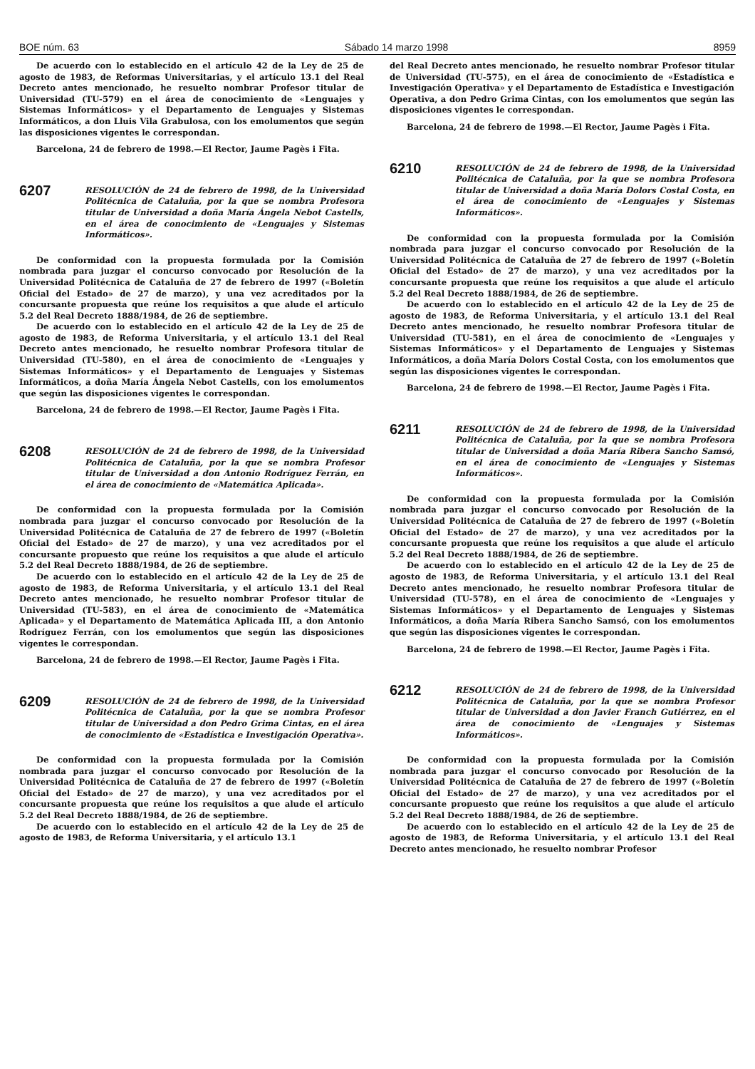BOE núm. 63 Sábado 14 marzo 1998 8959
De acuerdo con lo establecido en el artículo 42 de la Ley de 25 de agosto de 1983, de Reformas Universitarias, y el artículo 13.1 del Real Decreto antes mencionado, he resuelto nombrar Profesor titular de Universidad (TU-579) en el área de conocimiento de «Lenguajes y Sistemas Informáticos» y el Departamento de Lenguajes y Sistemas Informáticos, a don Lluis Vila Grabulosa, con los emolumentos que según las disposiciones vigentes le correspondan.
Barcelona, 24 de febrero de 1998.—El Rector, Jaume Pagès i Fita.
6207
RESOLUCIÓN de 24 de febrero de 1998, de la Universidad Politécnica de Cataluña, por la que se nombra Profesora titular de Universidad a doña María Ángela Nebot Castells, en el área de conocimiento de «Lenguajes y Sistemas Informáticos».
De conformidad con la propuesta formulada por la Comisión nombrada para juzgar el concurso convocado por Resolución de la Universidad Politécnica de Cataluña de 27 de febrero de 1997 («Boletín Oficial del Estado» de 27 de marzo), y una vez acreditados por la concursante propuesta que reúne los requisitos a que alude el artículo 5.2 del Real Decreto 1888/1984, de 26 de septiembre.
De acuerdo con lo establecido en el artículo 42 de la Ley de 25 de agosto de 1983, de Reforma Universitaria, y el artículo 13.1 del Real Decreto antes mencionado, he resuelto nombrar Profesora titular de Universidad (TU-580), en el área de conocimiento de «Lenguajes y Sistemas Informáticos» y el Departamento de Lenguajes y Sistemas Informáticos, a doña María Ángela Nebot Castells, con los emolumentos que según las disposiciones vigentes le correspondan.
Barcelona, 24 de febrero de 1998.—El Rector, Jaume Pagès i Fita.
6208
RESOLUCIÓN de 24 de febrero de 1998, de la Universidad Politécnica de Cataluña, por la que se nombra Profesor titular de Universidad a don Antonio Rodríguez Ferrán, en el área de conocimiento de «Matemática Aplicada».
De conformidad con la propuesta formulada por la Comisión nombrada para juzgar el concurso convocado por Resolución de la Universidad Politécnica de Cataluña de 27 de febrero de 1997 («Boletín Oficial del Estado» de 27 de marzo), y una vez acreditados por el concursante propuesto que reúne los requisitos a que alude el artículo 5.2 del Real Decreto 1888/1984, de 26 de septiembre.
De acuerdo con lo establecido en el artículo 42 de la Ley de 25 de agosto de 1983, de Reforma Universitaria, y el artículo 13.1 del Real Decreto antes mencionado, he resuelto nombrar Profesor titular de Universidad (TU-583), en el área de conocimiento de «Matemática Aplicada» y el Departamento de Matemática Aplicada III, a don Antonio Rodríguez Ferrán, con los emolumentos que según las disposiciones vigentes le correspondan.
Barcelona, 24 de febrero de 1998.—El Rector, Jaume Pagès i Fita.
6209
RESOLUCIÓN de 24 de febrero de 1998, de la Universidad Politécnica de Cataluña, por la que se nombra Profesor titular de Universidad a don Pedro Grima Cintas, en el área de conocimiento de «Estadística e Investigación Operativa».
De conformidad con la propuesta formulada por la Comisión nombrada para juzgar el concurso convocado por Resolución de la Universidad Politécnica de Cataluña de 27 de febrero de 1997 («Boletín Oficial del Estado» de 27 de marzo), y una vez acreditados por el concursante propuesta que reúne los requisitos a que alude el artículo 5.2 del Real Decreto 1888/1984, de 26 de septiembre.
De acuerdo con lo establecido en el artículo 42 de la Ley de 25 de agosto de 1983, de Reforma Universitaria, y el artículo 13.1
del Real Decreto antes mencionado, he resuelto nombrar Profesor titular de Universidad (TU-575), en el área de conocimiento de «Estadística e Investigación Operativa» y el Departamento de Estadística e Investigación Operativa, a don Pedro Grima Cintas, con los emolumentos que según las disposiciones vigentes le correspondan.
Barcelona, 24 de febrero de 1998.—El Rector, Jaume Pagès i Fita.
6210
RESOLUCIÓN de 24 de febrero de 1998, de la Universidad Politécnica de Cataluña, por la que se nombra Profesora titular de Universidad a doña María Dolors Costal Costa, en el área de conocimiento de «Lenguajes y Sistemas Informáticos».
De conformidad con la propuesta formulada por la Comisión nombrada para juzgar el concurso convocado por Resolución de la Universidad Politécnica de Cataluña de 27 de febrero de 1997 («Boletín Oficial del Estado» de 27 de marzo), y una vez acreditados por la concursante propuesta que reúne los requisitos a que alude el artículo 5.2 del Real Decreto 1888/1984, de 26 de septiembre.
De acuerdo con lo establecido en el artículo 42 de la Ley de 25 de agosto de 1983, de Reforma Universitaria, y el artículo 13.1 del Real Decreto antes mencionado, he resuelto nombrar Profesora titular de Universidad (TU-581), en el área de conocimiento de «Lenguajes y Sistemas Informáticos» y el Departamento de Lenguajes y Sistemas Informáticos, a doña María Dolors Costal Costa, con los emolumentos que según las disposiciones vigentes le correspondan.
Barcelona, 24 de febrero de 1998.—El Rector, Jaume Pagès i Fita.
6211
RESOLUCIÓN de 24 de febrero de 1998, de la Universidad Politécnica de Cataluña, por la que se nombra Profesora titular de Universidad a doña María Ribera Sancho Samsó, en el área de conocimiento de «Lenguajes y Sistemas Informáticos».
De conformidad con la propuesta formulada por la Comisión nombrada para juzgar el concurso convocado por Resolución de la Universidad Politécnica de Cataluña de 27 de febrero de 1997 («Boletín Oficial del Estado» de 27 de marzo), y una vez acreditados por la concursante propuesta que reúne los requisitos a que alude el artículo 5.2 del Real Decreto 1888/1984, de 26 de septiembre.
De acuerdo con lo establecido en el artículo 42 de la Ley de 25 de agosto de 1983, de Reforma Universitaria, y el artículo 13.1 del Real Decreto antes mencionado, he resuelto nombrar Profesora titular de Universidad (TU-578), en el área de conocimiento de «Lenguajes y Sistemas Informáticos» y el Departamento de Lenguajes y Sistemas Informáticos, a doña María Ribera Sancho Samsó, con los emolumentos que según las disposiciones vigentes le correspondan.
Barcelona, 24 de febrero de 1998.—El Rector, Jaume Pagès i Fita.
6212
RESOLUCIÓN de 24 de febrero de 1998, de la Universidad Politécnica de Cataluña, por la que se nombra Profesor titular de Universidad a don Javier Franch Gutiérrez, en el área de conocimiento de «Lenguajes y Sistemas Informáticos».
De conformidad con la propuesta formulada por la Comisión nombrada para juzgar el concurso convocado por Resolución de la Universidad Politécnica de Cataluña de 27 de febrero de 1997 («Boletín Oficial del Estado» de 27 de marzo), y una vez acreditados por el concursante propuesto que reúne los requisitos a que alude el artículo 5.2 del Real Decreto 1888/1984, de 26 de septiembre.
De acuerdo con lo establecido en el artículo 42 de la Ley de 25 de agosto de 1983, de Reforma Universitaria, y el artículo 13.1 del Real Decreto antes mencionado, he resuelto nombrar Profesor